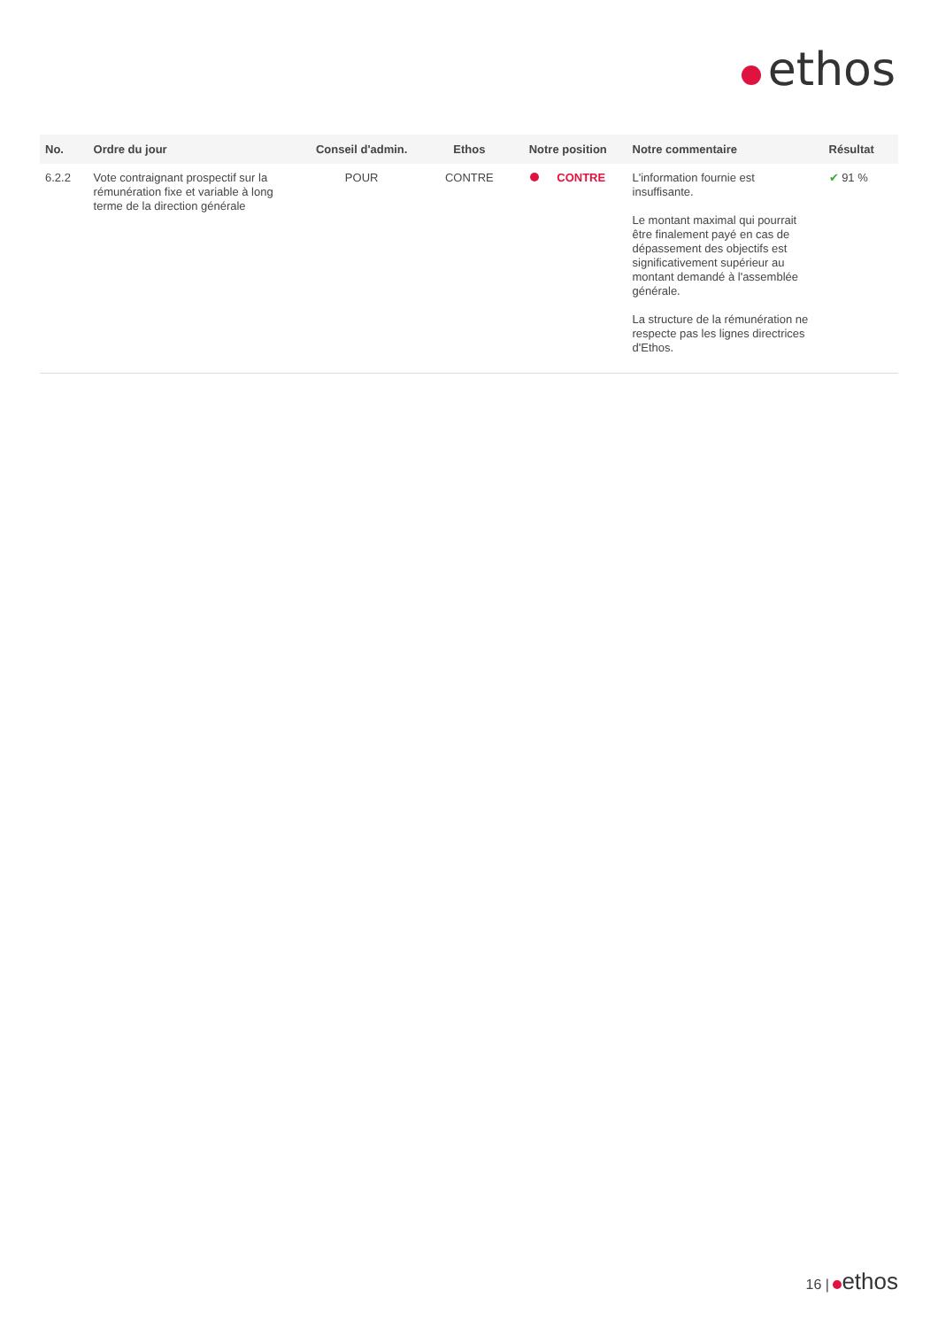ethos
| No. | Ordre du jour | Conseil d'admin. | Ethos | Notre position | Notre commentaire | Résultat |
| --- | --- | --- | --- | --- | --- | --- |
| 6.2.2 | Vote contraignant prospectif sur la rémunération fixe et variable à long terme de la direction générale | POUR | CONTRE | CONTRE | L'information fournie est insuffisante. Le montant maximal qui pourrait être finalement payé en cas de dépassement des objectifs est significativement supérieur au montant demandé à l'assemblée générale. La structure de la rémunération ne respecte pas les lignes directrices d'Ethos. | ✔ 91 % |
16 | ethos